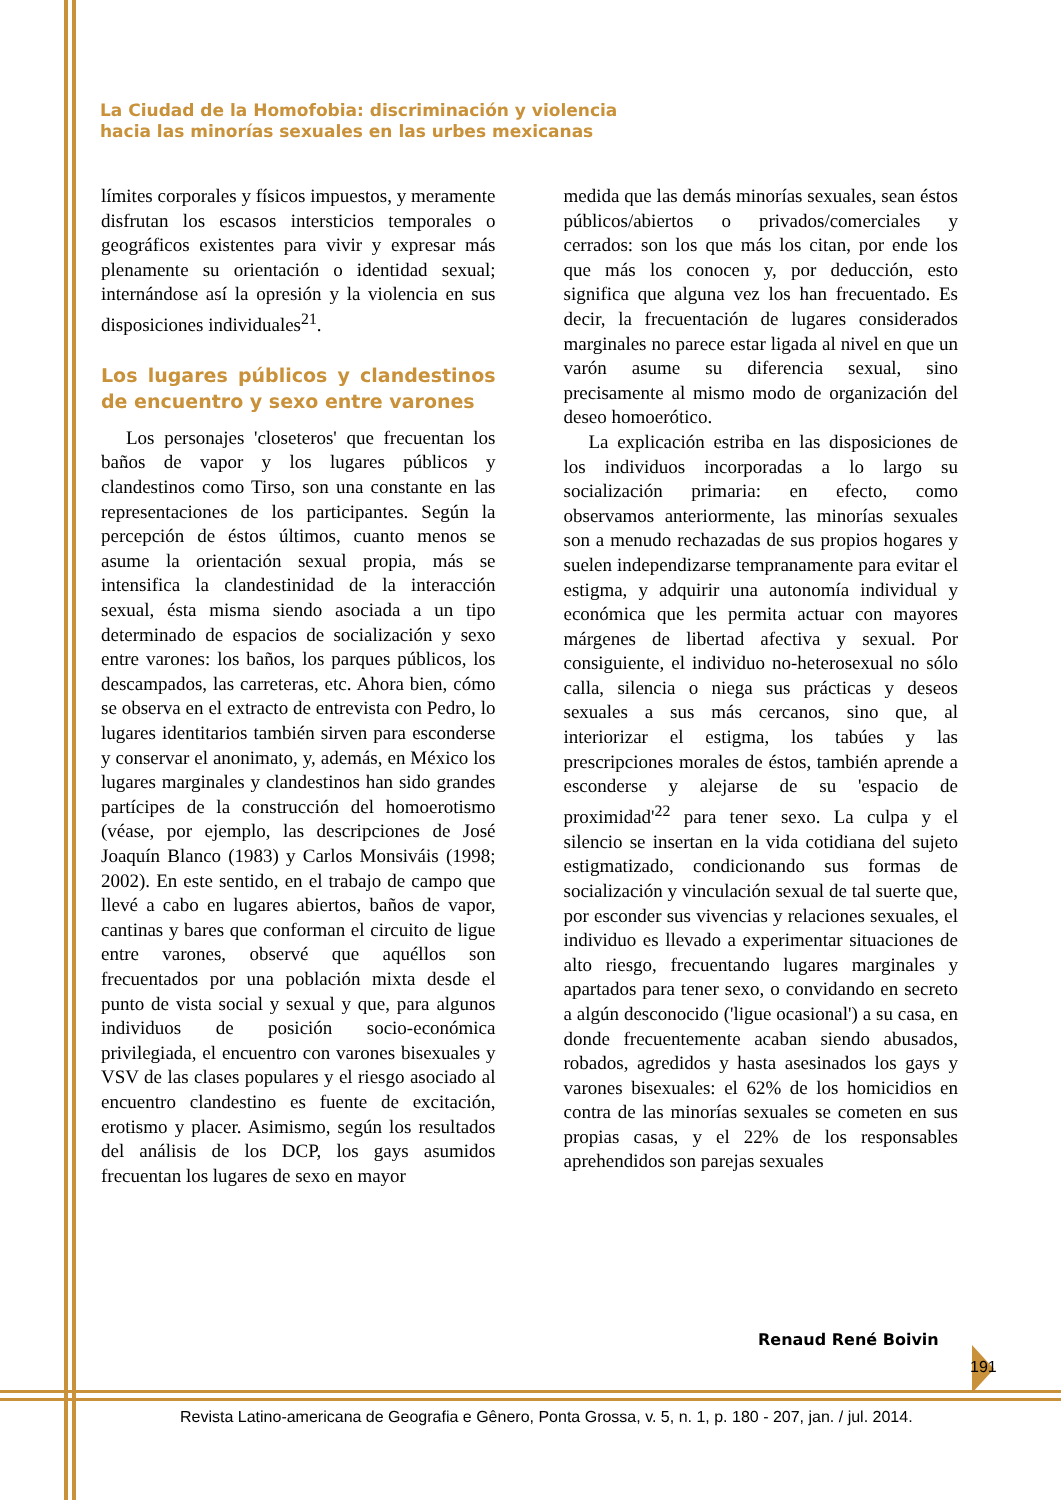La Ciudad de la Homofobia: discriminación y violencia
hacia las minorías sexuales en las urbes mexicanas
límites corporales y físicos impuestos, y meramente disfrutan los escasos intersticios temporales o geográficos existentes para vivir y expresar más plenamente su orientación o identidad sexual; internándose así la opresión y la violencia en sus disposiciones individuales<sup>21</sup>.
Los lugares públicos y clandestinos de encuentro y sexo entre varones
Los personajes 'closeteros' que frecuentan los baños de vapor y los lugares públicos y clandestinos como Tirso, son una constante en las representaciones de los participantes. Según la percepción de éstos últimos, cuanto menos se asume la orientación sexual propia, más se intensifica la clandestinidad de la interacción sexual, ésta misma siendo asociada a un tipo determinado de espacios de socialización y sexo entre varones: los baños, los parques públicos, los descampados, las carreteras, etc. Ahora bien, cómo se observa en el extracto de entrevista con Pedro, lo lugares identitarios también sirven para esconderse y conservar el anonimato, y, además, en México los lugares marginales y clandestinos han sido grandes partícipes de la construcción del homoerotismo (véase, por ejemplo, las descripciones de José Joaquín Blanco (1983) y Carlos Monsiváis (1998; 2002). En este sentido, en el trabajo de campo que llevé a cabo en lugares abiertos, baños de vapor, cantinas y bares que conforman el circuito de ligue entre varones, observé que aquéllos son frecuentados por una población mixta desde el punto de vista social y sexual y que, para algunos individuos de posición socio-económica privilegiada, el encuentro con varones bisexuales y VSV de las clases populares y el riesgo asociado al encuentro clandestino es fuente de excitación, erotismo y placer. Asimismo, según los resultados del análisis de los DCP, los gays asumidos frecuentan los lugares de sexo en mayor
medida que las demás minorías sexuales, sean éstos públicos/abiertos o privados/comerciales y cerrados: son los que más los citan, por ende los que más los conocen y, por deducción, esto significa que alguna vez los han frecuentado. Es decir, la frecuentación de lugares considerados marginales no parece estar ligada al nivel en que un varón asume su diferencia sexual, sino precisamente al mismo modo de organización del deseo homoerótico.
La explicación estriba en las disposiciones de los individuos incorporadas a lo largo su socialización primaria: en efecto, como observamos anteriormente, las minorías sexuales son a menudo rechazadas de sus propios hogares y suelen independizarse tempranamente para evitar el estigma, y adquirir una autonomía individual y económica que les permita actuar con mayores márgenes de libertad afectiva y sexual. Por consiguiente, el individuo no-heterosexual no sólo calla, silencia o niega sus prácticas y deseos sexuales a sus más cercanos, sino que, al interiorizar el estigma, los tabúes y las prescripciones morales de éstos, también aprende a esconderse y alejarse de su 'espacio de proximidad'<sup>22</sup> para tener sexo. La culpa y el silencio se insertan en la vida cotidiana del sujeto estigmatizado, condicionando sus formas de socialización y vinculación sexual de tal suerte que, por esconder sus vivencias y relaciones sexuales, el individuo es llevado a experimentar situaciones de alto riesgo, frecuentando lugares marginales y apartados para tener sexo, o convidando en secreto a algún desconocido ('ligue ocasional') a su casa, en donde frecuentemente acaban siendo abusados, robados, agredidos y hasta asesinados los gays y varones bisexuales: el 62% de los homicidios en contra de las minorías sexuales se cometen en sus propias casas, y el 22% de los responsables aprehendidos son parejas sexuales
Renaud René Boivin
191
Revista Latino-americana de Geografia e Gênero, Ponta Grossa, v. 5, n. 1, p. 180 - 207, jan. / jul. 2014.